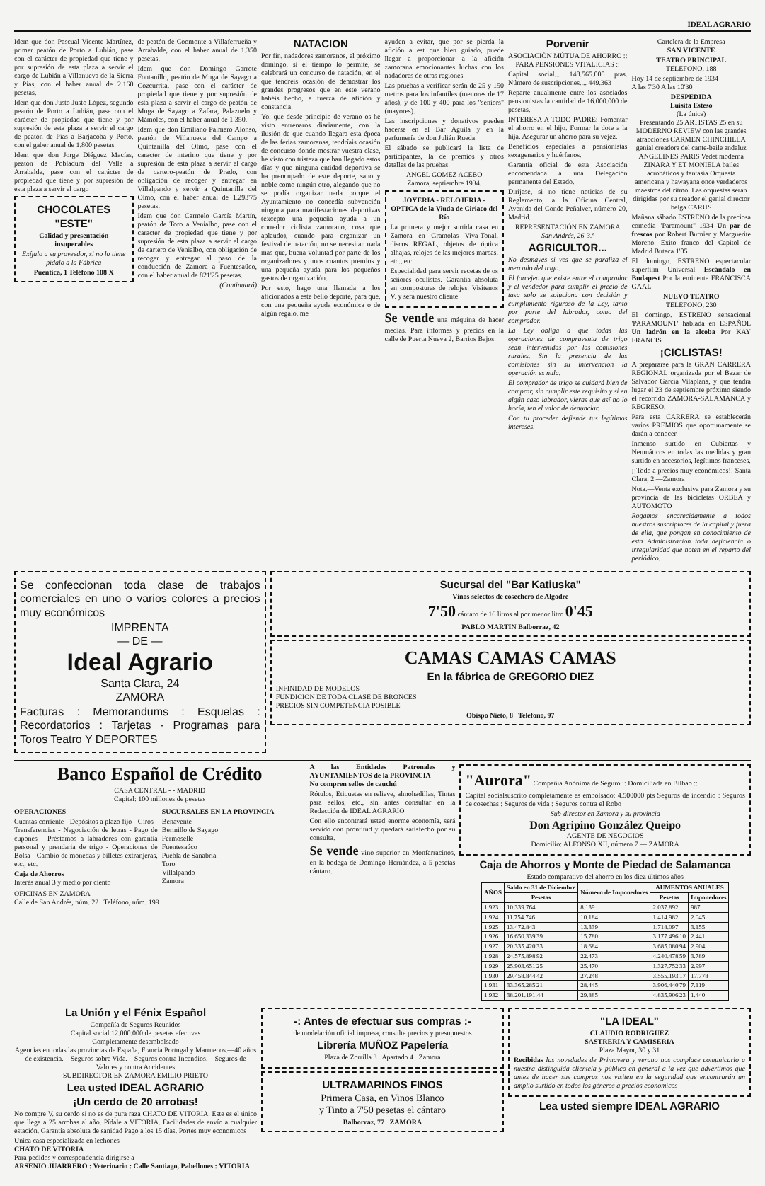IDEAL AGRARIO
Idem que don Pascual Vicente Martínez, primer peatón de Porto a Lubián, pase con el carácter de propiedad que tiene y por supresión de esta plaza a servir el cargo de Lubián a Villanueva de la Sierra y Pías, con el haber anual de 2.160 pesetas.
Idem que don Justo Justo López, segundo peatón de Porto a Lubián, pase con el carácter de propiedad que tiene y por supresión de esta plaza a servir el cargo de peatón de Pías a Barjacoba y Porto, con el gaber anual de 1.800 pesetas.
Idem que don Jorge Diéguez Macías, peatón de Pobladura del Valle a Arrabalde, pase con el carácter de propiedad que tiene y por supresión de esta plaza a servir el cargo
CHOCOLATES
"ESTE"
Calidad y presentación insuperables
Exíjalo a su proveedor, si no lo tiene pídalo a la Fábrica
Puentica, 1 Teléfono 108 X
de peatón de Coomonte a Villaferrueña y Arrabalde, con el haber anual de 1.350 pesetas.
Idem que don Domingo Garrote Fontanillo, peatón de Muga de Sayago a Cozcurrita, pase con el carácter de propiedad que tiene y por supresión de esta plaza a servir el cargo de peatón de Muga de Sayago a Zafara, Palazuelo y Mámoles, con el haber anual de 1.350.
Idem que don Emiliano Palmero Alonso, peatón de Villanueva del Campo a Quintanilla del Olmo, pase con el caracter de interino que tiene y por supresión de esta plaza a servir el cargo de cartero-peatón de Prado, con obligación de recoger y entregar en Villalpando y servir a Quintanilla del Olmo, con el haber anual de 1.293'75 pesetas.
Idem que don Carmelo García Martín, peatón de Toro a Venialbo, pase con el caracter de propiedad que tiene y por supresión de esta plaza a servir el cargo de cartero de Venialbo, con obligación de recoger y entregar al paso de la conducción de Zamora a Fuentesaúco, con el haber anual de 821'25 pesetas.
(Continuará)
NATACION
Por fin, nadadores zamoranos, el próximo domingo, si el tiempo lo permite, se celebrará un concurso de natación, en el que tendréis ocasión de demostrar los grandes progresos que en este verano habéis hecho, a fuerza de afición y constancia.
Yo, que desde principio de verano os he visto entrenaros diariamente, con la ilusión de que cuando llegara esta época de las ferias zamoranas, tendríais ocasión de concurso donde mostrar vuestra clase, he visto con tristeza que han llegado estos días y que ninguna entidad deportiva se ha preocupado de este deporte, sano y noble como ningún otro, alegando que no se podía organizar nada porque el Ayuntamiento no concedía subvención ninguna para manifestaciones deportivas (excepto una pequeña ayuda a un corredor ciclista zamorano, cosa que aplaudo), cuando para organizar un festival de natación, no se necesitan nada mas que, buena voluntad por parte de los organizadores y unos cuantos premios y una pequeña ayuda para los pequeños gastos de organización.
Por esto, hago una llamada a los aficionados a este bello deporte, para que, con una pequeña ayuda económica o de algún regalo, me
ayuden a evitar, que por se pierda la afición a est que bien guiado, puede llegar a proporcionar a la afición zamorana emocionantes luchas con los nadadores de otras regiones.
Las pruebas a verificar serán de 25 y 150 metros para los infantiles (menores de 17 años), y de 100 y 400 para los "seniors" (mayores).
Las inscripciones y donativos pueden hacerse en el Bar Aguila y en la perfumería de don Julián Rueda.
El sábado se publicará la lista de participantes, la de premios y otros detalles de las pruebas.
ANGEL GOMEZ ACEBO
Zamora, septiembre 1934.
JOYERIA - RELOJERIA - OPTICA de la Viuda de Ciriaco del Río
La primera y mejor surtida casa en Zamora en Gramolas Viva-Tonal, discos REGAL, objetos de óptica alhajas, relojes de las mejores marcas, etc., etc.
Especialidad para servir recetas de os señores oculistas. Garantía absoluta en composturas de relojes. Visítenos V. y será nuestro cliente
Se vende una máquina de hacer medias. Para informes y precios en la calle de Puerta Nueva 2, Barrios Bajos.
Porvenir
ASOCIACIÓN MÚTUA DE AHORRO :: PARA PENSIONES VITALICIAS ::
Capital social... 148.565.000 ptas. Número de suscripciones.... 449.363
Reparte anualmente entre los asociados pensionistas la cantidad de 16.000.000 de pesetas.
INTERESA A TODO PADRE: Fomentar el ahorro en el hijo. Formar la dote a la hija. Asegurar un ahorro para su vejez.
Beneficios especiales a pensionistas sexagenarios y huérfanos.
Garantía oficial de esta Asociación encomendada a una Delegación permanente del Estado.
Diríjase, si no tiene noticias de su Reglamento, a la Oficina Central, Avenida del Conde Peñalver, número 20, Madrid.
REPRESENTACIÓN EN ZAMORA
San Andrés, 26-3.º
AGRICULTOR...
No desmayes si ves que se paraliza el mercado del trigo.
El forcejeo que existe entre el comprador y el vendedor para cumplir el precio de tasa solo se soluciona con decisión y cumplimiento riguroso de la Ley, tanto por parte del labrador, como del comprador.
La Ley obliga a que todas las operaciones de compraventa de trigo sean intervenidas por las comisiones rurales. Sin la presencia de las comisiones sin su intervención la operación es nula.
El comprador de trigo se cuidará bien de comprar, sin cumplir este requisito y si en algún caso labrador, vieras que así no lo hacía, ten el valor de denunciar.
Con tu proceder defiende tus legítimos intereses.
Cartelera de la Empresa
SAN VICENTE
TEATRO PRINCIPAL
TELEFONO, 188
Hoy 14 de septiembre de 1934
A las 7'30 A las 10'30
DESPEDIDA
Luisita Esteso
(La única)
Presentando 25 ARTISTAS 25 en su MODERNO REVIEW con las grandes atracciones CARMEN CHINCHILLA genial creadora del cante-baile andaluz ANGELINES PARIS Vedet moderna ZINARA Y ET MONIELA bailes acrobáticos y fantasía Orquesta americana y hawayana once verdaderos maestros del ritmo. Las orquestas serán dirigidas por su creador el genial director belga CARUS
Mañana sábado ESTRENO de la preciosa comedia "Paramount" 1934 Un par de frescos por Robert Burnier y Marguerite Moreno. Exito franco del Capitol de Madrid Butaca 1'05
El domingo. ESTRENO espectacular superfilm Universal Escándalo en Budapest Por la eminente FRANCISCA GAAL
NUEVO TEATRO
TELEFONO, 230
El domingo. ESTRENO sensacional 'PARAMOUNT' hablada en ESPAÑOL Un ladrón en la alcoba Por KAY FRANCIS
¡CICLISTAS!
A prepararse para la GRAN CARRERA REGIONAL organizada por el Bazar de Salvador García Vilaplana, y que tendrá lugar el 23 de septiembre próximo siendo el recorrido ZAMORA-SALAMANCA y REGRESO.
Para esta CARRERA se establecerán varios PREMIOS que oportunamente se darán a conocer.
Inmenso surtido en Cubiertas y Neumáticos en todas las medidas y gran surtido en accesorios, legítimos franceses.
¡¡Todo a precios muy económicos!! Santa Clara, 2.—Zamora
Nota.—Venta exclusiva para Zamora y su provincia de las bicicletas ORBEA y AUTOMOTO
Rogamos encarecidamente a todos nuestros suscriptores de la capital y fuera de ella, que pongan en conocimiento de esta Administración toda deficiencia o irregularidad que noten en el reparto del periódico.
Se confeccionan toda clase de trabajos comerciales en uno o varios colores a precios muy económicos
IMPRENTA
— DE —
Ideal Agrario
Santa Clara, 24
ZAMORA
Facturas : Memorandums : Esquelas : Recordatorios : Tarjetas - Programas para Toros Teatro Y DEPORTES
Sucursal del "Bar Katiuska"
Vinos selectos de cosechero de Algodre
7'50 cántaro de 16 litros al por menor litro 0'45
PABLO MARTIN Balborraz, 42
CAMAS CAMAS CAMAS
En la fábrica de GREGORIO DIEZ
INFINIDAD DE MODELOS
FUNDICION DE TODA CLASE DE BRONCES
PRECIOS SIN COMPETENCIA POSIBLE
Obispo Nieto, 8 Teléfono, 97
Banco Español de Crédito
CASA CENTRAL - - MADRID
Capital: 100 millones de pesetas
OPERACIONES
Cuentas corriente - Depósitos a plazo fijo - Giros - Transferencias - Negociación de letras - Pago de cupones - Préstamos a labradores con garantía personal y prendaria de trigo - Operaciones de Bolsa - Cambio de monedas y billetes extranjeras, etc., etc.
Caja de Ahorros
Interés anual 3 y medio por ciento
SUCURSALES EN LA PROVINCIA
Benavente
Bermillo de Sayago
Fermoselle
Fuentesaúco
Puebla de Sanabria
Toro
Villalpando
Zamora
OFICINAS EN ZAMORA
Calle de San Andrés, núm. 22 Teléfono, núm. 199
A las Entidades Patronales y AYUNTAMIENTOS de la PROVINCIA
No compren sellos de cauchú
Rótulos, Etiquetas en relieve, almohadillas, Tintas para sellos, etc., sin antes consultar en la Redacción de IDEAL AGRARIO
Con ello encontrará usted enorme economía, será servido con prontitud y quedará satisfecho por su consulta.
Se vende vino superior en Monfarracinos, en la bodega de Domingo Hernández, a 5 pesetas cántaro.
"Aurora" Compañía Anónima de Seguro :: Domiciliada en Bilbao ::
Capital socialsuscrito completamente es embolsado: 4.500000 pts Seguros de incendio : Seguros de cosechas : Seguros de vida : Seguros contra el Robo
Sub-director en Zamora y su provincia
Don Agripino González Queipo
AGENTE DE NEGOCIOS
Domicilio: ALFONSO XII, número 7 — ZAMORA
Caja de Ahorros y Monte de Piedad de Salamanca
Estado comparativo del ahorro en los diez últimos años
| AÑOS | Saldo en 31 de Diciembre | Número de Imponedores | AUMENTOS ANUALES | |
| --- | --- | --- | --- | --- |
| | Pesetas | | Pesetas | Imponedores |
| 1.923 | 10.339.764 | 8.139 | 2.037.892 | 987 |
| 1.924 | 11.754.746 | 10.184 | 1.414.982 | 2.045 |
| 1.925 | 13.472.843 | 13.339 | 1.718.097 | 3.155 |
| 1.926 | 16.650.339'39 | 15.780 | 3.177.496'10 | 2.441 |
| 1.927 | 20.335.420'33 | 18.684 | 3.685.080'94 | 2.904 |
| 1.928 | 24.575.898'92 | 22.473 | 4.240.478'59 | 3.789 |
| 1.929 | 25.903.651'25 | 25.470 | 1.327.752'33 | 2.997 |
| 1.930 | 29.458.844'42 | 27.248 | 3.555.193'17 | 17.778 |
| 1.931 | 33.365.285'21 | 28.445 | 3.906.440'79 | 7.119 |
| 1.932 | 38.201.191,44 | 29.885 | 4.835.906'23 | 1.440 |
La Unión y el Fénix Español
Compañía de Seguros Reunidos
Capital social 12.000.000 de pesetas efectivas
Completamente desembolsado
Agencias en todas las provincias de España, Francia Portugal y Marruecos.—40 años de existencia.—Seguros sobre Vida.—Seguros contra Incendios.—Seguros de Valores y contra Accidentes
SUBDIRECTOR EN ZAMORA EMILIO PRIETO
Lea usted IDEAL AGRARIO
¡Un cerdo de 20 arrobas!
No compre V. su cerdo si no es de pura raza CHATO DE VITORIA. Este es el único que llega a 25 arrobas al año. Pídale a VITORIA. Facilidades de envío a cualquier estación. Garantía absoluta de sanidad Pago a los 15 días. Portes muy economicos
Unica casa especializada en lechones
CHATO DE VITORIA
Para pedidos y correspondencia dirigirse a
ARSENIO JUARRERO : Veterinario : Calle Santiago, Pabellones : VITORIA
-: Antes de efectuar sus compras :-
de modelación oficial impresa, consulte precios y presupuestos
Librería MUÑOZ Papelería
Plaza de Zorrilla 3 Apartado 4 Zamora
ULTRAMARINOS FINOS
Primera Casa, en Vinos Blanco
y Tinto a 7'50 pesetas el cántaro
Balborraz, 77 ZAMORA
"LA IDEAL"
CLAUDIO RODRIGUEZ
SASTRERIA Y CAMISERIA
Plaza Mayor, 30 y 31
Recibidas las novedades de Primavera y verano nos complace comunicarlo a nuestra distinguida clientela y público en general a la vez que advertimos que antes de hacer sus compras nos visiten en la seguridad que encontrarán un amplio surtido en todos los géneros a precios economicos
Lea usted siempre IDEAL AGRARIO